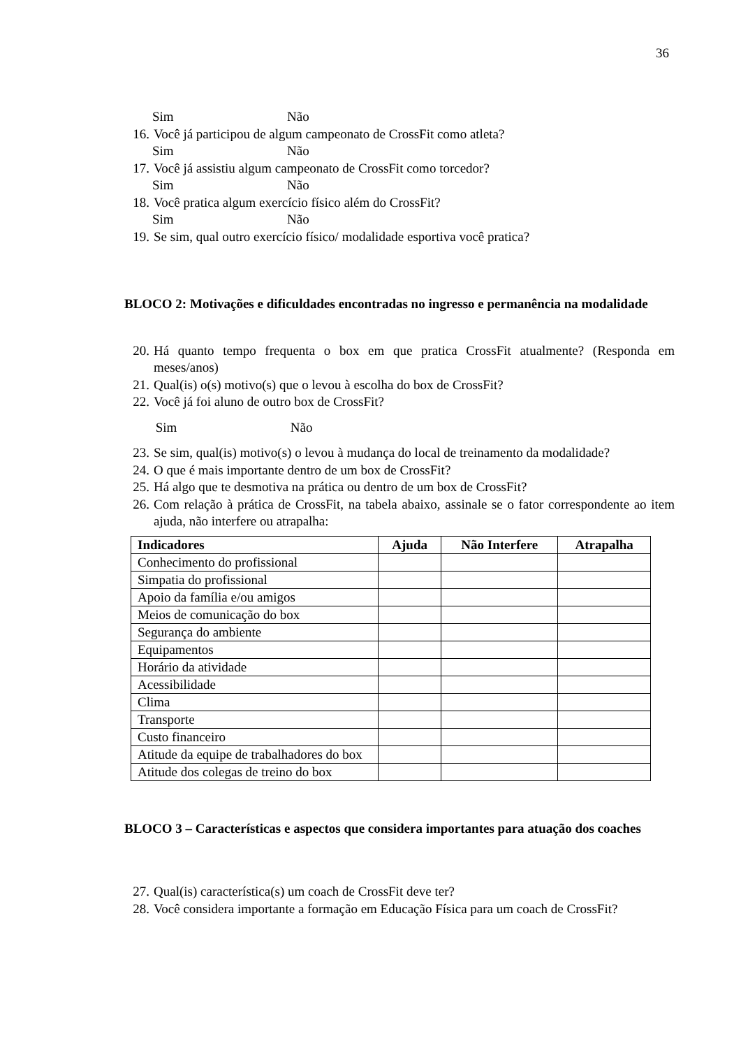36
Sim Não
16. Você já participou de algum campeonato de CrossFit como atleta?
Sim Não
17. Você já assistiu algum campeonato de CrossFit como torcedor?
Sim Não
18. Você pratica algum exercício físico além do CrossFit?
Sim Não
19. Se sim, qual outro exercício físico/ modalidade esportiva você pratica?
BLOCO 2: Motivações e dificuldades encontradas no ingresso e permanência na modalidade
20. Há quanto tempo frequenta o box em que pratica CrossFit atualmente? (Responda em meses/anos)
21. Qual(is) o(s) motivo(s) que o levou à escolha do box de CrossFit?
22. Você já foi aluno de outro box de CrossFit?
Sim Não
23. Se sim, qual(is) motivo(s) o levou à mudança do local de treinamento da modalidade?
24. O que é mais importante dentro de um box de CrossFit?
25. Há algo que te desmotiva na prática ou dentro de um box de CrossFit?
26. Com relação à prática de CrossFit, na tabela abaixo, assinale se o fator correspondente ao item ajuda, não interfere ou atrapalha:
| Indicadores | Ajuda | Não Interfere | Atrapalha |
| --- | --- | --- | --- |
| Conhecimento do profissional | | | |
| Simpatia do profissional | | | |
| Apoio da família e/ou amigos | | | |
| Meios de comunicação do box | | | |
| Segurança do ambiente | | | |
| Equipamentos | | | |
| Horário da atividade | | | |
| Acessibilidade | | | |
| Clima | | | |
| Transporte | | | |
| Custo financeiro | | | |
| Atitude da equipe de trabalhadores do box | | | |
| Atitude dos colegas de treino do box | | | |
BLOCO 3 – Características e aspectos que considera importantes para atuação dos coaches
27. Qual(is) característica(s) um coach de CrossFit deve ter?
28. Você considera importante a formação em Educação Física para um coach de CrossFit?